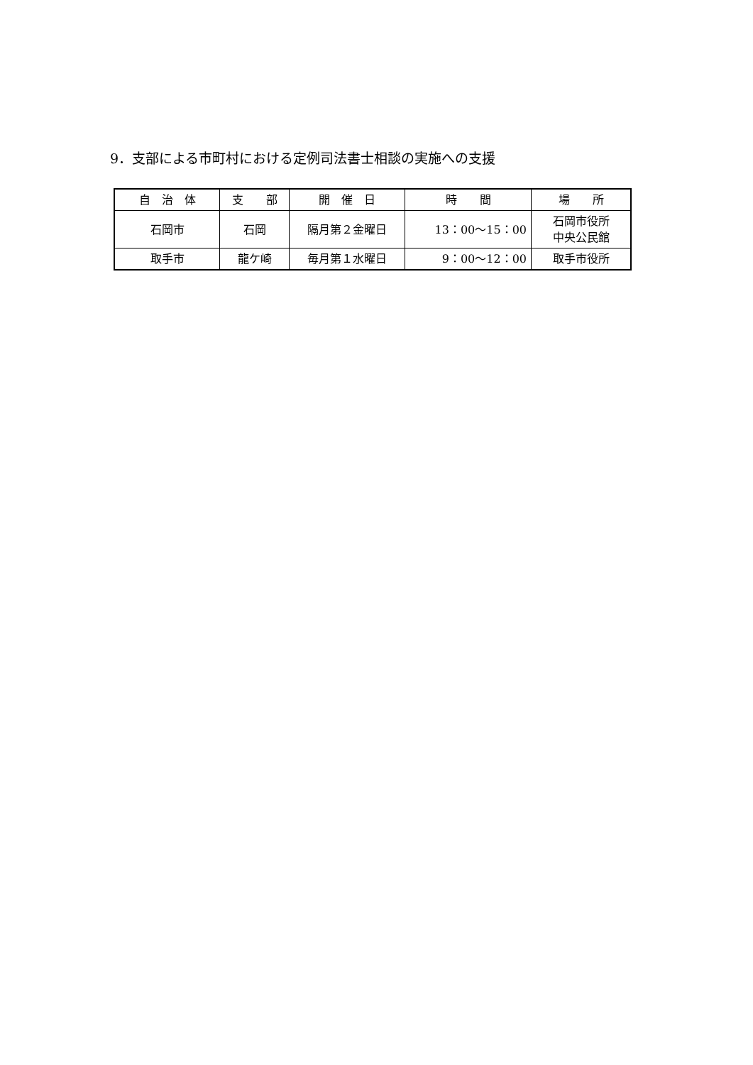9．支部による市町村における定例司法書士相談の実施への支援
| 自 治 体 | 支 部 | 開 催 日 | 時 間 | 場 所 |
| --- | --- | --- | --- | --- |
| 石岡市 | 石岡 | 隔月第２金曜日 | 13：00〜15：00 | 石岡市役所 中央公民館 |
| 取手市 | 龍ケ崎 | 毎月第１水曜日 | 9：00〜12：00 | 取手市役所 |